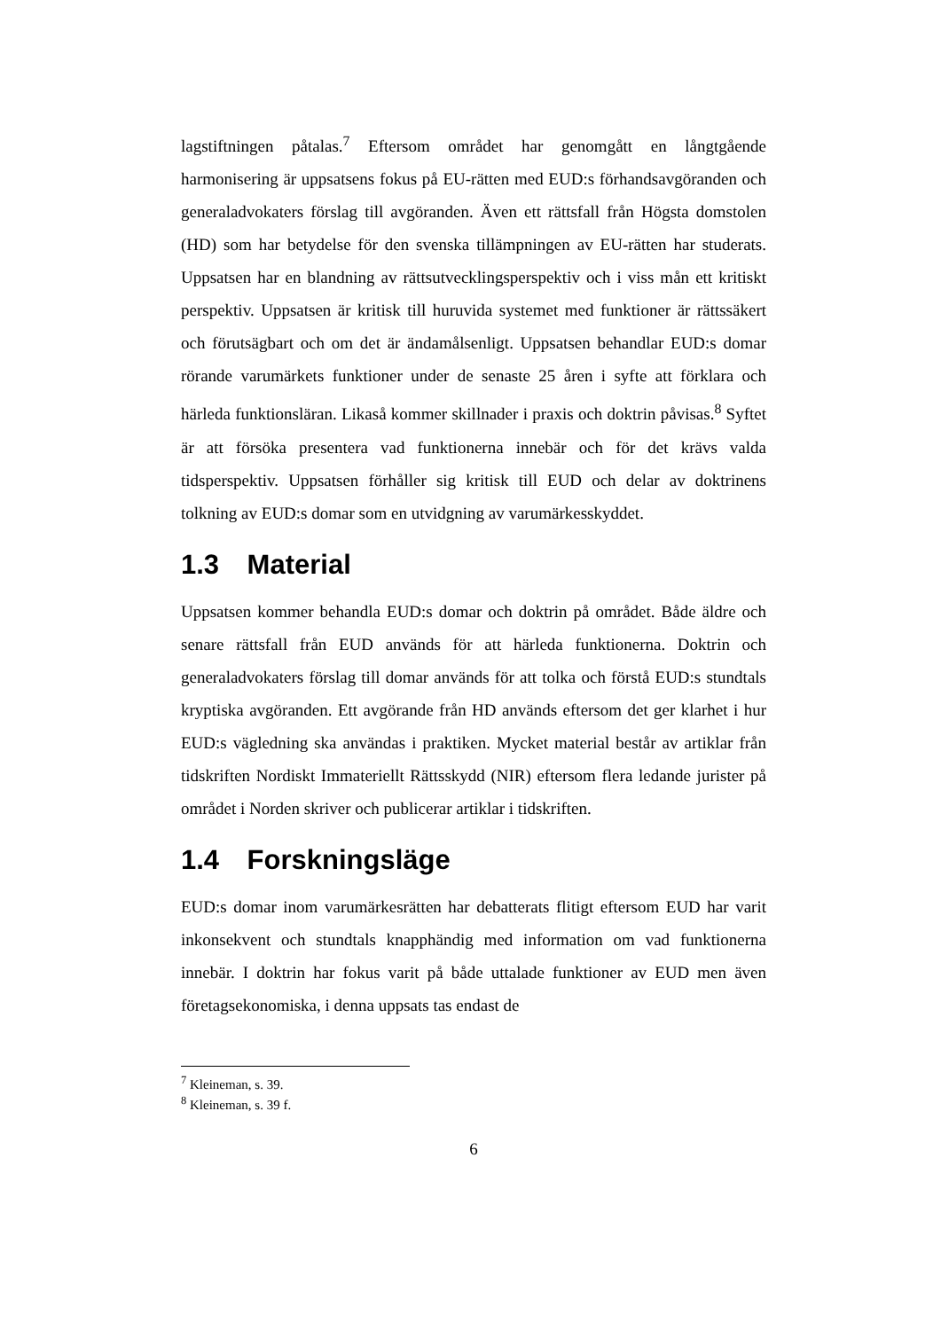lagstiftningen påtalas.<sup>7</sup> Eftersom området har genomgått en långtgående harmonisering är uppsatsens fokus på EU-rätten med EUD:s förhandsavgöranden och generaladvokaters förslag till avgöranden. Även ett rättsfall från Högsta domstolen (HD) som har betydelse för den svenska tillämpningen av EU-rätten har studerats. Uppsatsen har en blandning av rättsutvecklingsperspektiv och i viss mån ett kritiskt perspektiv. Uppsatsen är kritisk till huruvida systemet med funktioner är rättssäkert och förutsägbart och om det är ändamålsenligt. Uppsatsen behandlar EUD:s domar rörande varumärkets funktioner under de senaste 25 åren i syfte att förklara och härleda funktionsläran. Likaså kommer skillnader i praxis och doktrin påvisas.<sup>8</sup> Syftet är att försöka presentera vad funktionerna innebär och för det krävs valda tidsperspektiv. Uppsatsen förhåller sig kritisk till EUD och delar av doktrinens tolkning av EUD:s domar som en utvidgning av varumärkesskyddet.
1.3 Material
Uppsatsen kommer behandla EUD:s domar och doktrin på området. Både äldre och senare rättsfall från EUD används för att härleda funktionerna. Doktrin och generaladvokaters förslag till domar används för att tolka och förstå EUD:s stundtals kryptiska avgöranden. Ett avgörande från HD används eftersom det ger klarhet i hur EUD:s vägledning ska användas i praktiken. Mycket material består av artiklar från tidskriften Nordiskt Immateriellt Rättsskydd (NIR) eftersom flera ledande jurister på området i Norden skriver och publicerar artiklar i tidskriften.
1.4 Forskningsläge
EUD:s domar inom varumärkesrätten har debatterats flitigt eftersom EUD har varit inkonsekvent och stundtals knapphändig med information om vad funktionerna innebär. I doktrin har fokus varit på både uttalade funktioner av EUD men även företagsekonomiska, i denna uppsats tas endast de
<sup>7</sup> Kleineman, s. 39.
<sup>8</sup> Kleineman, s. 39 f.
6